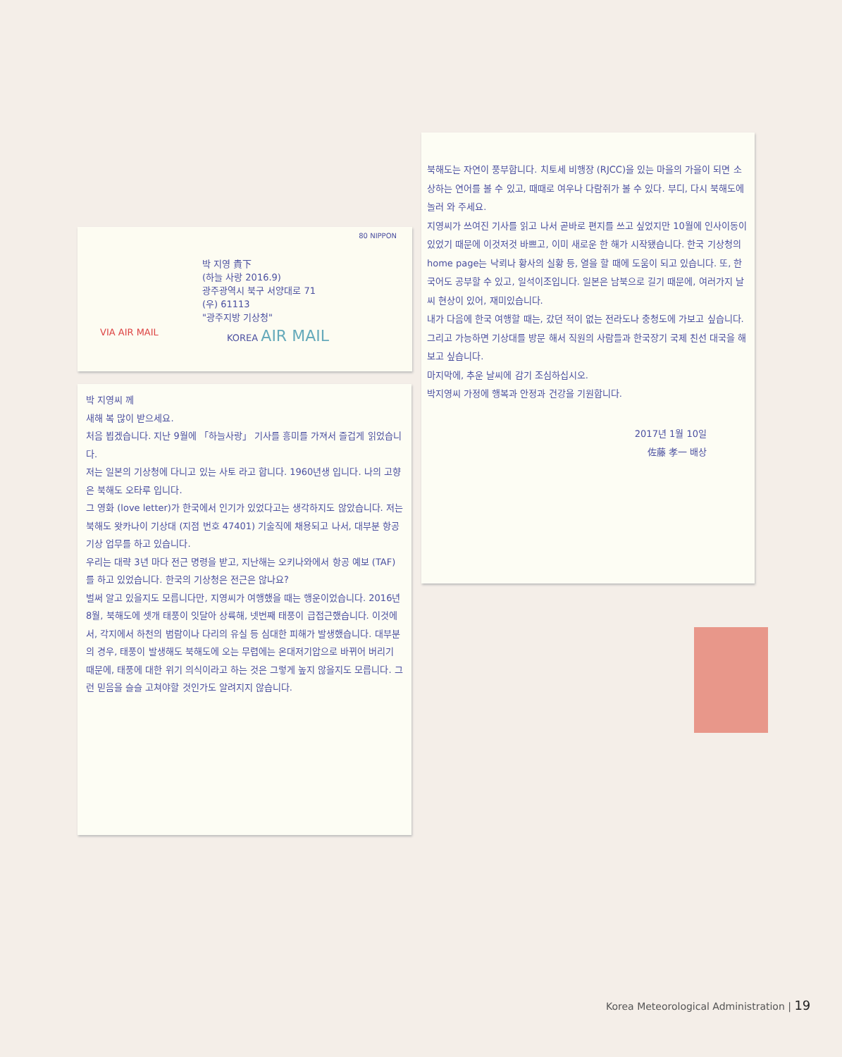박 지영 貴下
(하늘 사랑 2016.9)
광주광역시 북구 서양대로 71
(우) 61113
"광주지방 기상청"
VIA AIR MAIL KOREA AIR MAIL
80 NIPPON
박 지영씨 께
새해 복 많이 받으세요.
처음 뵙겠습니다. 지난 9월에 「하늘사랑」 기사를 흥미를 가져서 즐겁게 읽었습니다.
저는 일본의 기상청에 다니고 있는 사토 라고 합니다. 1960년생 입니다. 나의 고향은 북해도 오타루 입니다.
그 영화 (love letter)가 한국에서 인기가 있었다고는 생각하지도 않았습니다. 저는 북해도 왓카나이 기상대 (지점 번호 47401) 기술직에 채용되고 나서, 대부분 항공 기상 업무를 하고 있습니다.
우리는 대략 3년 마다 전근 명령을 받고, 지난해는 오키나와에서 항공 예보 (TAF)를 하고 있었습니다. 한국의 기상청은 전근은 않나요?
벌써 알고 있을지도 모릅니다만, 지영씨가 여행했을 때는 행운이었습니다. 2016년 8월, 북해도에 셋개 태풍이 잇달아 상륙해, 넷번째 태풍이 급접근했습니다. 이것에서, 각지에서 하천의 범람이나 다리의 유실 등 심대한 피해가 발생했습니다. 대부분의 경우, 태풍이 발생해도 북해도에 오는 무렵에는 온대저기압으로 바뀌어 버리기 때문에, 태풍에 대한 위기 의식이라고 하는 것은 그렇게 높지 않을지도 모릅니다. 그런 믿음을 슬슬 고쳐야할 것인가도 알려지지 않습니다.
북해도는 자연이 풍부합니다. 치토세 비행장 (RJCC)을 있는 마을의 가을이 되면 소상하는 연어를 볼 수 있고, 때때로 여우나 다람쥐가 볼 수 있다. 부디, 다시 북해도에 놀러 와 주세요.
지영씨가 쓰여진 기사를 읽고 나서 곧바로 편지를 쓰고 싶었지만 10월에 인사이동이 있었기 때문에 이것저것 바쁘고, 이미 새로운 한 해가 시작됐습니다. 한국 기상청의 home page는 낙뢰나 황사의 실황 등, 열을 할 때에 도움이 되고 있습니다. 또, 한국어도 공부할 수 있고, 일석이조입니다. 일본은 남북으로 길기 때문에, 여러가지 날씨 현상이 있어, 재미있습니다.
내가 다음에 한국 여행할 때는, 갔던 적이 없는 전라도나 충청도에 가보고 싶습니다. 그리고 가능하면 기상대를 방문 해서 직원의 사람들과 한국장기 국제 친선 대국을 해 보고 싶습니다.
마지막에, 추운 날씨에 감기 조심하십시오.
박지영씨 가정에 행복과 안정과 건강을 기원합니다.
2017년 1월 10일
佐藤 孝一 배상
Korea Meteorological Administration | 19